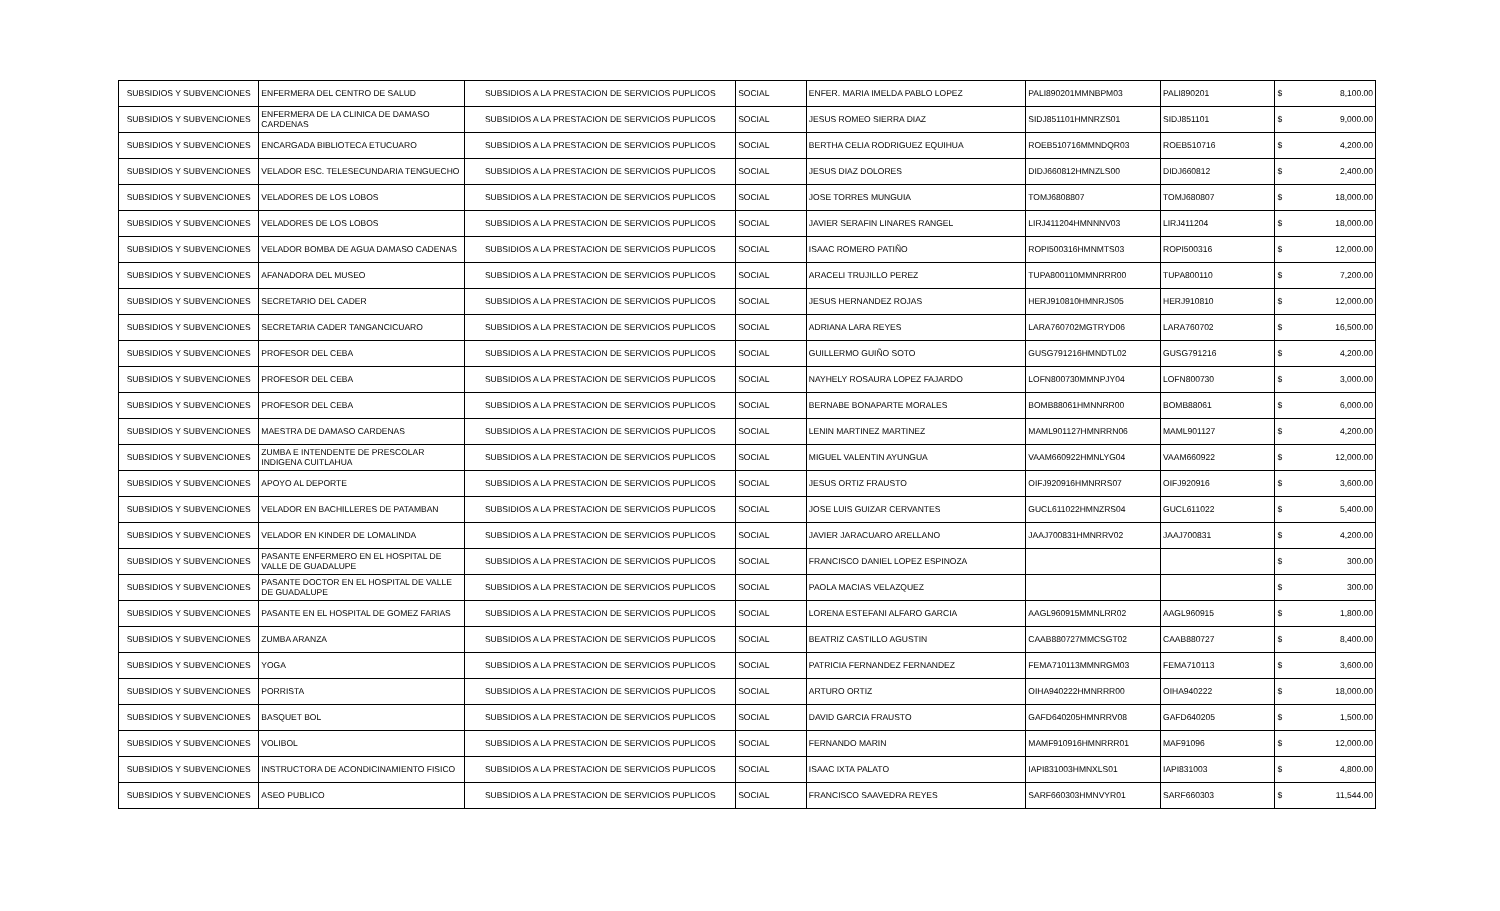| SUBSIDIOS Y SUBVENCIONES | ENFERMERA DEL CENTRO DE SALUD | SUBSIDIOS A LA PRESTACION DE SERVICIOS PUPLICOS | SOCIAL | ENFER. MARIA IMELDA PABLO LOPEZ | PALI890201MMNBPM03 | PALI890201 | $ 8,100.00 |
| SUBSIDIOS Y SUBVENCIONES | ENFERMERA DE LA CLINICA DE DAMASO CARDENAS | SUBSIDIOS A LA PRESTACION DE SERVICIOS PUPLICOS | SOCIAL | JESUS ROMEO SIERRA DIAZ | SIDJ851101HMNRZS01 | SIDJ851101 | $ 9,000.00 |
| SUBSIDIOS Y SUBVENCIONES | ENCARGADA BIBLIOTECA ETUCUARO | SUBSIDIOS A LA PRESTACION DE SERVICIOS PUPLICOS | SOCIAL | BERTHA CELIA RODRIGUEZ EQUIHUA | ROEB510716MMNDQR03 | ROEB510716 | $ 4,200.00 |
| SUBSIDIOS Y SUBVENCIONES | VELADOR ESC. TELESECUNDARIA TENGUECHO | SUBSIDIOS A LA PRESTACION DE SERVICIOS PUPLICOS | SOCIAL | JESUS DIAZ DOLORES | DIDJ660812HMNZLS00 | DIDJ660812 | $ 2,400.00 |
| SUBSIDIOS Y SUBVENCIONES | VELADORES DE LOS LOBOS | SUBSIDIOS A LA PRESTACION DE SERVICIOS PUPLICOS | SOCIAL | JOSE TORRES MUNGUIA | TOMJ6808807 | TOMJ680807 | $ 18,000.00 |
| SUBSIDIOS Y SUBVENCIONES | VELADORES DE LOS LOBOS | SUBSIDIOS A LA PRESTACION DE SERVICIOS PUPLICOS | SOCIAL | JAVIER SERAFIN LINARES RANGEL | LIRJ411204HMNNNV03 | LIRJ411204 | $ 18,000.00 |
| SUBSIDIOS Y SUBVENCIONES | VELADOR BOMBA DE AGUA DAMASO CADENAS | SUBSIDIOS A LA PRESTACION DE SERVICIOS PUPLICOS | SOCIAL | ISAAC ROMERO PATIÑO | ROPI500316HMNMTS03 | ROPI500316 | $ 12,000.00 |
| SUBSIDIOS Y SUBVENCIONES | AFANADORA DEL MUSEO | SUBSIDIOS A LA PRESTACION DE SERVICIOS PUPLICOS | SOCIAL | ARACELI TRUJILLO PEREZ | TUPA800110MMNRRR00 | TUPA800110 | $ 7,200.00 |
| SUBSIDIOS Y SUBVENCIONES | SECRETARIO DEL CADER | SUBSIDIOS A LA PRESTACION DE SERVICIOS PUPLICOS | SOCIAL | JESUS HERNANDEZ ROJAS | HERJ910810HMNRJS05 | HERJ910810 | $ 12,000.00 |
| SUBSIDIOS Y SUBVENCIONES | SECRETARIA CADER TANGANCICUARO | SUBSIDIOS A LA PRESTACION DE SERVICIOS PUPLICOS | SOCIAL | ADRIANA LARA REYES | LARA760702MGTRYD06 | LARA760702 | $ 16,500.00 |
| SUBSIDIOS Y SUBVENCIONES | PROFESOR DEL CEBA | SUBSIDIOS A LA PRESTACION DE SERVICIOS PUPLICOS | SOCIAL | GUILLERMO GUIÑO SOTO | GUSG791216HMNDTL02 | GUSG791216 | $ 4,200.00 |
| SUBSIDIOS Y SUBVENCIONES | PROFESOR DEL CEBA | SUBSIDIOS A LA PRESTACION DE SERVICIOS PUPLICOS | SOCIAL | NAYHELY ROSAURA LOPEZ FAJARDO | LOFN800730MMNPJY04 | LOFN800730 | $ 3,000.00 |
| SUBSIDIOS Y SUBVENCIONES | PROFESOR DEL CEBA | SUBSIDIOS A LA PRESTACION DE SERVICIOS PUPLICOS | SOCIAL | BERNABE BONAPARTE MORALES | BOMB88061HMNNRR00 | BOMB88061 | $ 6,000.00 |
| SUBSIDIOS Y SUBVENCIONES | MAESTRA DE DAMASO CARDENAS | SUBSIDIOS A LA PRESTACION DE SERVICIOS PUPLICOS | SOCIAL | LENIN MARTINEZ MARTINEZ | MAML901127HMNRRN06 | MAML901127 | $ 4,200.00 |
| SUBSIDIOS Y SUBVENCIONES | ZUMBA E INTENDENTE DE PRESCOLAR INDIGENA CUITLAHUA | SUBSIDIOS A LA PRESTACION DE SERVICIOS PUPLICOS | SOCIAL | MIGUEL VALENTIN AYUNGUA | VAAM660922HMNLYG04 | VAAM660922 | $ 12,000.00 |
| SUBSIDIOS Y SUBVENCIONES | APOYO AL DEPORTE | SUBSIDIOS A LA PRESTACION DE SERVICIOS PUPLICOS | SOCIAL | JESUS ORTIZ FRAUSTO | OIFJ920916HMNRRS07 | OIFJ920916 | $ 3,600.00 |
| SUBSIDIOS Y SUBVENCIONES | VELADOR EN BACHILLERES DE PATAMBAN | SUBSIDIOS A LA PRESTACION DE SERVICIOS PUPLICOS | SOCIAL | JOSE LUIS GUIZAR CERVANTES | GUCL611022HMNZRS04 | GUCL611022 | $ 5,400.00 |
| SUBSIDIOS Y SUBVENCIONES | VELADOR EN KINDER DE LOMALINDA | SUBSIDIOS A LA PRESTACION DE SERVICIOS PUPLICOS | SOCIAL | JAVIER JARACUARO ARELLANO | JAAJ700831HMNRRV02 | JAAJ700831 | $ 4,200.00 |
| SUBSIDIOS Y SUBVENCIONES | PASANTE ENFERMERO EN EL HOSPITAL DE VALLE DE GUADALUPE | SUBSIDIOS A LA PRESTACION DE SERVICIOS PUPLICOS | SOCIAL | FRANCISCO DANIEL LOPEZ ESPINOZA | | | $ 300.00 |
| SUBSIDIOS Y SUBVENCIONES | PASANTE DOCTOR EN EL HOSPITAL DE VALLE DE GUADALUPE | SUBSIDIOS A LA PRESTACION DE SERVICIOS PUPLICOS | SOCIAL | PAOLA MACIAS VELAZQUEZ | | | $ 300.00 |
| SUBSIDIOS Y SUBVENCIONES | PASANTE EN EL HOSPITAL DE GOMEZ FARIAS | SUBSIDIOS A LA PRESTACION DE SERVICIOS PUPLICOS | SOCIAL | LORENA ESTEFANI ALFARO GARCIA | AAGL960915MMNLRR02 | AAGL960915 | $ 1,800.00 |
| SUBSIDIOS Y SUBVENCIONES | ZUMBA ARANZA | SUBSIDIOS A LA PRESTACION DE SERVICIOS PUPLICOS | SOCIAL | BEATRIZ CASTILLO AGUSTIN | CAAB880727MMCSGT02 | CAAB880727 | $ 8,400.00 |
| SUBSIDIOS Y SUBVENCIONES | YOGA | SUBSIDIOS A LA PRESTACION DE SERVICIOS PUPLICOS | SOCIAL | PATRICIA FERNANDEZ FERNANDEZ | FEMA710113MMNRGM03 | FEMA710113 | $ 3,600.00 |
| SUBSIDIOS Y SUBVENCIONES | PORRISTA | SUBSIDIOS A LA PRESTACION DE SERVICIOS PUPLICOS | SOCIAL | ARTURO ORTIZ | OIHA940222HMNRRR00 | OIHA940222 | $ 18,000.00 |
| SUBSIDIOS Y SUBVENCIONES | BASQUET BOL | SUBSIDIOS A LA PRESTACION DE SERVICIOS PUPLICOS | SOCIAL | DAVID GARCIA FRAUSTO | GAFD640205HMNRRV08 | GAFD640205 | $ 1,500.00 |
| SUBSIDIOS Y SUBVENCIONES | VOLIBOL | SUBSIDIOS A LA PRESTACION DE SERVICIOS PUPLICOS | SOCIAL | FERNANDO MARIN | MAMF910916HMNRRR01 | MAF91096 | $ 12,000.00 |
| SUBSIDIOS Y SUBVENCIONES | INSTRUCTORA DE ACONDICINAMIENTO FISICO | SUBSIDIOS A LA PRESTACION DE SERVICIOS PUPLICOS | SOCIAL | ISAAC IXTA PALATO | IAPI831003HMNXLS01 | IAPI831003 | $ 4,800.00 |
| SUBSIDIOS Y SUBVENCIONES | ASEO PUBLICO | SUBSIDIOS A LA PRESTACION DE SERVICIOS PUPLICOS | SOCIAL | FRANCISCO SAAVEDRA REYES | SARF660303HMNVYR01 | SARF660303 | $ 11,544.00 |